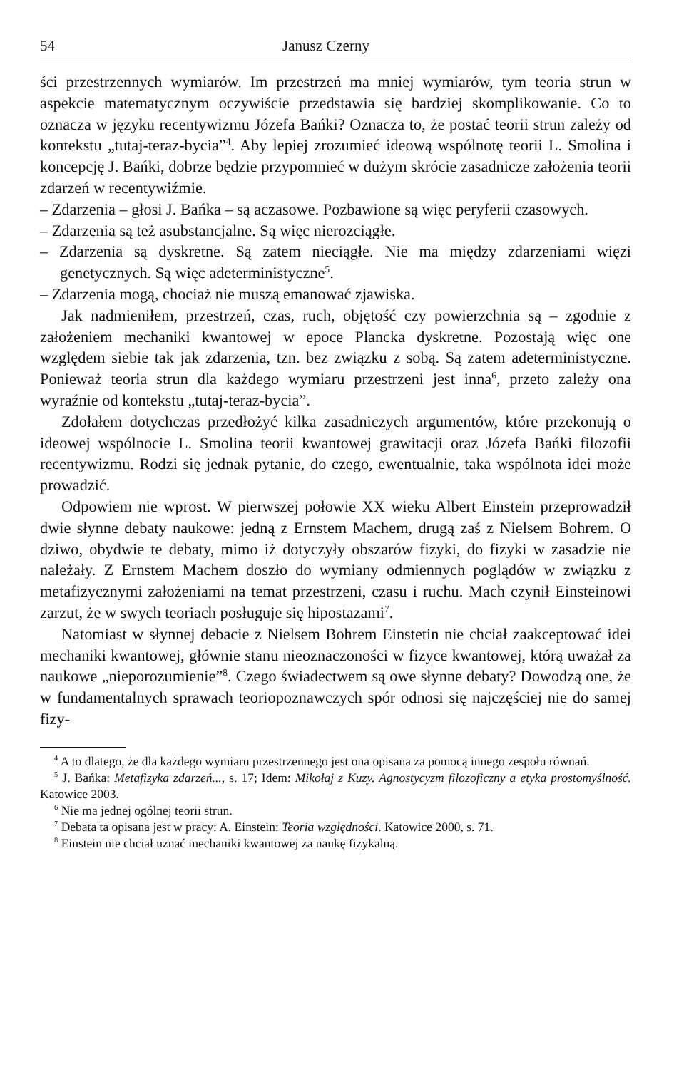54 Janusz Czerny
ści przestrzennych wymiarów. Im przestrzeń ma mniej wymiarów, tym teoria strun w aspekcie matematycznym oczywiście przedstawia się bardziej skomplikowanie. Co to oznacza w języku recentywizmu Józefa Bańki? Oznacza to, że postać teorii strun zależy od kontekstu „tutaj-teraz-bycia”<sup>4</sup>. Aby lepiej zrozumieć ideową wspólnotę teorii L. Smolina i koncepcję J. Bańki, dobrze będzie przypomnieć w dużym skrócie zasadnicze założenia teorii zdarzeń w recentywiźmie.
– Zdarzenia – głosi J. Bańka – są aczasowe. Pozbawione są więc peryferii czasowych.
– Zdarzenia są też asubstancjalne. Są więc nierozciągłe.
– Zdarzenia są dyskretne. Są zatem nieciągłe. Nie ma między zdarzeniami więzi genetycznych. Są więc adeterministyczne<sup>5</sup>.
– Zdarzenia mogą, chociaż nie muszą emanować zjawiska.
Jak nadmieniłem, przestrzeń, czas, ruch, objętość czy powierzchnia są – zgodnie z założeniem mechaniki kwantowej w epoce Plancka dyskretne. Pozostają więc one względem siebie tak jak zdarzenia, tzn. bez związku z sobą. Są zatem adeterministyczne. Ponieważ teoria strun dla każdego wymiaru przestrzeni jest inna<sup>6</sup>, przeto zależy ona wyraźnie od kontekstu „tutaj-teraz-bycia”.
Zdołałem dotychczas przedłożyć kilka zasadniczych argumentów, które przekonują o ideowej wspólnocie L. Smolina teorii kwantowej grawitacji oraz Józefa Bańki filozofii recentywizmu. Rodzi się jednak pytanie, do czego, ewentualnie, taka wspólnota idei może prowadzić.
Odpowiem nie wprost. W pierwszej połowie XX wieku Albert Einstein przeprowadził dwie słynne debaty naukowe: jedną z Ernstem Machem, drugą zaś z Nielsem Bohrem. O dziwo, obydwie te debaty, mimo iż dotyczyły obszarów fizyki, do fizyki w zasadzie nie należały. Z Ernstem Machem doszło do wymiany odmiennych poglądów w związku z metafizycznymi założeniami na temat przestrzeni, czasu i ruchu. Mach czynił Einsteinowi zarzut, że w swych teoriach posługuje się hipostazami<sup>7</sup>.
Natomiast w słynnej debacie z Nielsem Bohrem Einstetin nie chciał zaakceptować idei mechaniki kwantowej, głównie stanu nieoznaczoności w fizyce kwantowej, którą uważał za naukowe „nieporozumienie”<sup>8</sup>. Czego świadectwem są owe słynne debaty? Dowodzą one, że w fundamentalnych sprawach teoriopoznawczych spór odnosi się najczęściej nie do samej fizy-
<sup>4</sup> A to dlatego, że dla każdego wymiaru przestrzennego jest ona opisana za pomocą innego zespołu równań.
<sup>5</sup> J. Bańka: Metafizyka zdarzeń..., s. 17; Idem: Mikołaj z Kuzy. Agnostycyzm filozoficzny a etyka prostomyślność. Katowice 2003.
<sup>6</sup> Nie ma jednej ogólnej teorii strun.
<sup>7</sup> Debata ta opisana jest w pracy: A. Einstein: Teoria względności. Katowice 2000, s. 71.
<sup>8</sup> Einstein nie chciał uznać mechaniki kwantowej za naukę fizykalną.